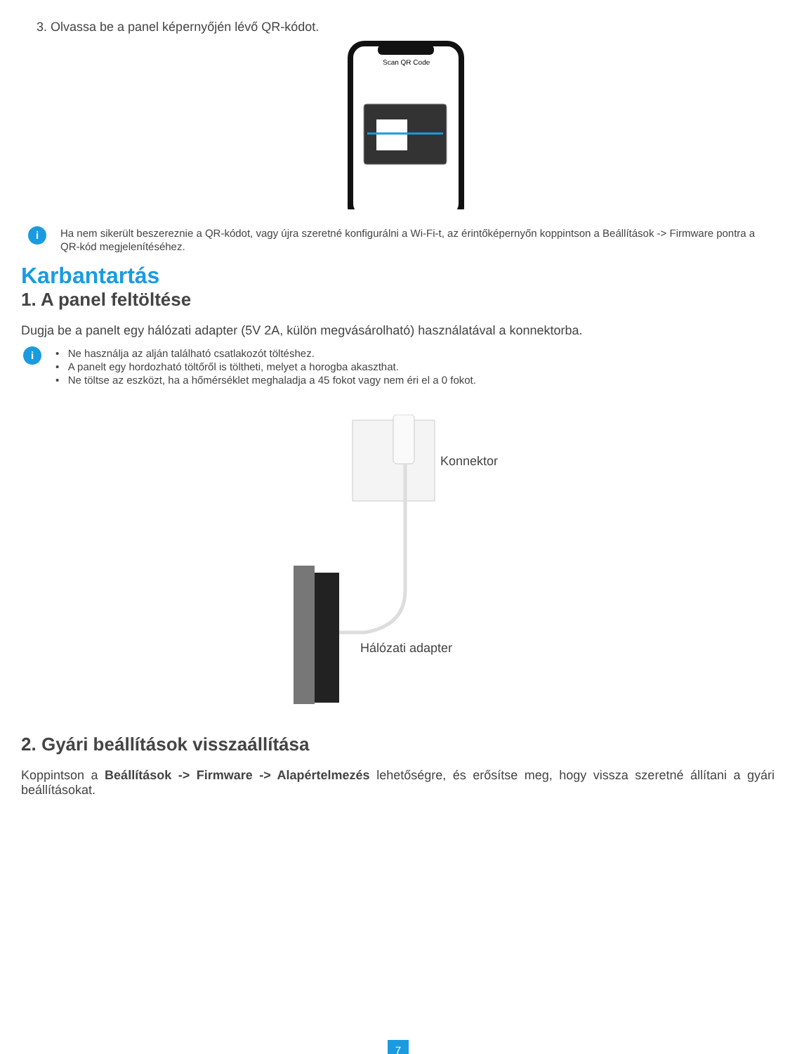3. Olvassa be a panel képernyőjén lévő QR-kódot.
Scan QR Code
i
Ha nem sikerült beszereznie a QR-kódot, vagy újra szeretné konfigurálni a Wi-Fi-t, az érintőképernyőn koppintson a Beállítások -> Firmware pontra a QR-kód megjelenítéséhez.
Karbantartás
1. A panel feltöltése
Dugja be a panelt egy hálózati adapter (5V 2A, külön megvásárolható) használatával a konnektorba.
i
• Ne használja az alján található csatlakozót töltéshez.
• A panelt egy hordozható töltőről is töltheti, melyet a horogba akaszthat.
• Ne töltse az eszközt, ha a hőmérséklet meghaladja a 45 fokot vagy nem éri el a 0 fokot.
Konnektor
Hálózati adapter
2. Gyári beállítások visszaállítása
Koppintson a Beállítások -> Firmware -> Alapértelmezés lehetőségre, és erősítse meg, hogy vissza szeretné állítani a gyári beállításokat.
7